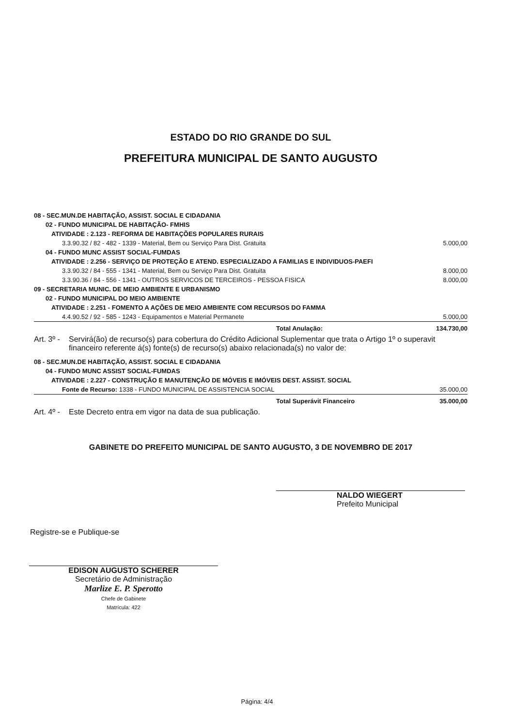ESTADO DO RIO GRANDE DO SUL
PREFEITURA MUNICIPAL DE SANTO AUGUSTO
| 08 - SEC.MUN.DE HABITAÇÃO, ASSIST. SOCIAL E CIDADANIA | |
| 02 - FUNDO MUNICIPAL DE HABITAÇÃO- FMHIS | |
| ATIVIDADE : 2.123 - REFORMA DE HABITAÇÕES POPULARES RURAIS | |
| 3.3.90.32 / 82 - 482 - 1339 - Material, Bem ou Serviço Para Dist. Gratuita | 5.000,00 |
| 04 - FUNDO MUNC ASSIST SOCIAL-FUMDAS | |
| ATIVIDADE : 2.256 - SERVIÇO DE PROTEÇÃO E ATEND. ESPECIALIZADO A FAMILIAS E INDIVIDUOS-PAEFI | |
| 3.3.90.32 / 84 - 555 - 1341 - Material, Bem ou Serviço Para Dist. Gratuita | 8.000,00 |
| 3.3.90.36 / 84 - 556 - 1341 - OUTROS SERVICOS DE TERCEIROS - PESSOA FISICA | 8.000,00 |
| 09 - SECRETARIA MUNIC. DE MEIO AMBIENTE E URBANISMO | |
| 02 - FUNDO MUNICIPAL DO MEIO AMBIENTE | |
| ATIVIDADE : 2.251 - FOMENTO A AÇÕES DE MEIO AMBIENTE COM RECURSOS DO FAMMA | |
| 4.4.90.52 / 92 - 585 - 1243 - Equipamentos e Material Permanete | 5.000,00 |
| Total Anulação: | 134.730,00 |
Art. 3º - Servirá(ão) de recurso(s) para cobertura do Crédito Adicional Suplementar que trata o Artigo 1º o superavit financeiro referente á(s) fonte(s) de recurso(s) abaixo relacionada(s) no valor de:
| 08 - SEC.MUN.DE HABITAÇÃO, ASSIST. SOCIAL E CIDADANIA | |
| 04 - FUNDO MUNC ASSIST SOCIAL-FUMDAS | |
| ATIVIDADE : 2.227 - CONSTRUÇÃO E MANUTENÇÃO DE MÓVEIS E IMÓVEIS DEST. ASSIST. SOCIAL | |
| Fonte de Recurso: 1338 - FUNDO MUNICIPAL DE ASSISTENCIA SOCIAL | 35.000,00 |
| Total Superávit Financeiro | 35.000,00 |
Art. 4º - Este Decreto entra em vigor na data de sua publicação.
GABINETE DO PREFEITO MUNICIPAL DE SANTO AUGUSTO, 3 DE NOVEMBRO DE 2017
NALDO WIEGERT
Prefeito Municipal
Registre-se e Publique-se
EDISON AUGUSTO SCHERER
Secretário de Administração
Marlize E. P. Sperotto
Chefe de Gabinete
Matrícula: 422
Página: 4/4